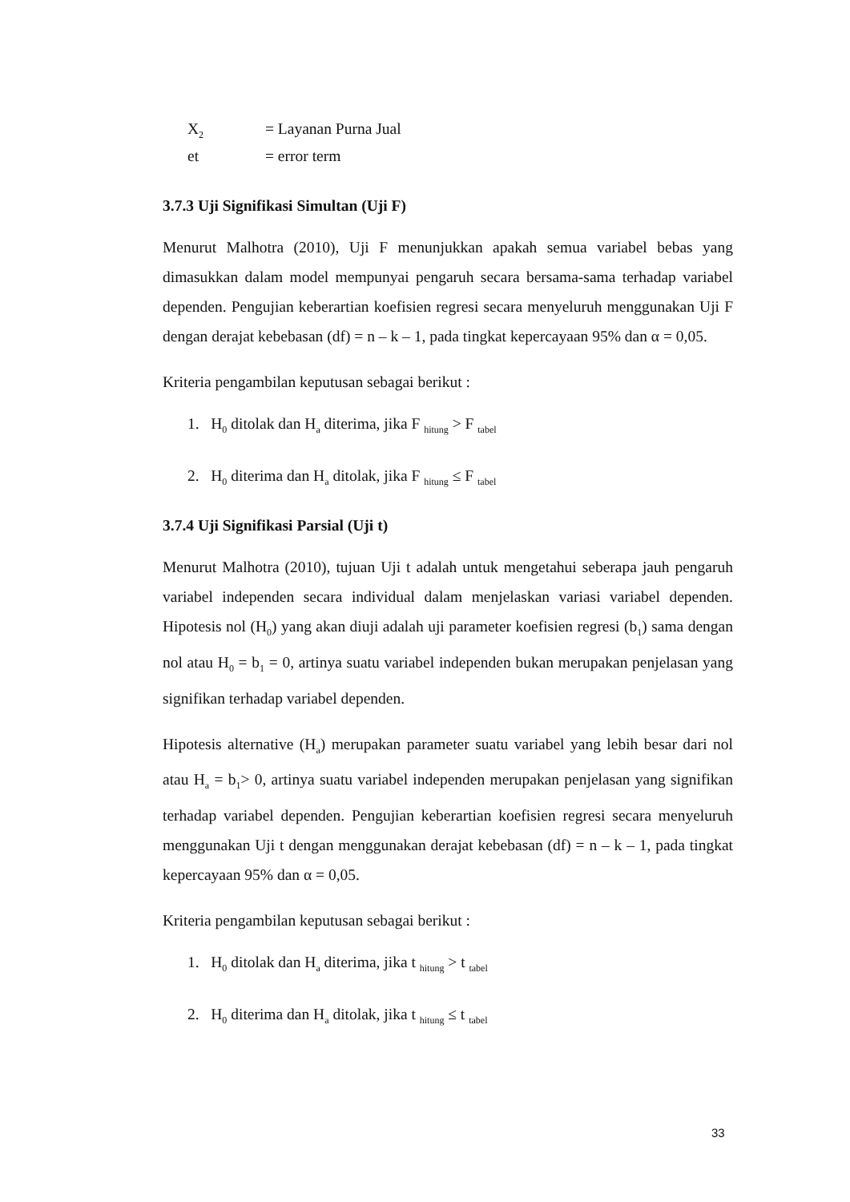X<sub>2</sub> = Layanan Purna Jual
et = error term
3.7.3 Uji Signifikasi Simultan (Uji F)
Menurut Malhotra (2010), Uji F menunjukkan apakah semua variabel bebas yang dimasukkan dalam model mempunyai pengaruh secara bersama-sama terhadap variabel dependen. Pengujian keberartian koefisien regresi secara menyeluruh menggunakan Uji F dengan derajat kebebasan (df) = n – k – 1, pada tingkat kepercayaan 95% dan α = 0,05.
Kriteria pengambilan keputusan sebagai berikut :
1. H<sub>0</sub> ditolak dan H<sub>a</sub> diterima, jika F <sub>hitung</sub> > F <sub>tabel</sub>
2. H<sub>0</sub> diterima dan H<sub>a</sub> ditolak, jika F <sub>hitung</sub> ≤ F <sub>tabel</sub>
3.7.4 Uji Signifikasi Parsial (Uji t)
Menurut Malhotra (2010), tujuan Uji t adalah untuk mengetahui seberapa jauh pengaruh variabel independen secara individual dalam menjelaskan variasi variabel dependen. Hipotesis nol (H<sub>0</sub>) yang akan diuji adalah uji parameter koefisien regresi (b<sub>1</sub>) sama dengan nol atau H<sub>0</sub> = b<sub>1</sub> = 0, artinya suatu variabel independen bukan merupakan penjelasan yang signifikan terhadap variabel dependen.
Hipotesis alternative (H<sub>a</sub>) merupakan parameter suatu variabel yang lebih besar dari nol atau H<sub>a</sub> = b<sub>1</sub>> 0, artinya suatu variabel independen merupakan penjelasan yang signifikan terhadap variabel dependen. Pengujian keberartian koefisien regresi secara menyeluruh menggunakan Uji t dengan menggunakan derajat kebebasan (df) = n – k – 1, pada tingkat kepercayaan 95% dan α = 0,05.
Kriteria pengambilan keputusan sebagai berikut :
1. H<sub>0</sub> ditolak dan H<sub>a</sub> diterima, jika t <sub>hitung</sub> > t <sub>tabel</sub>
2. H<sub>0</sub> diterima dan H<sub>a</sub> ditolak, jika t <sub>hitung</sub> ≤ t <sub>tabel</sub>
33